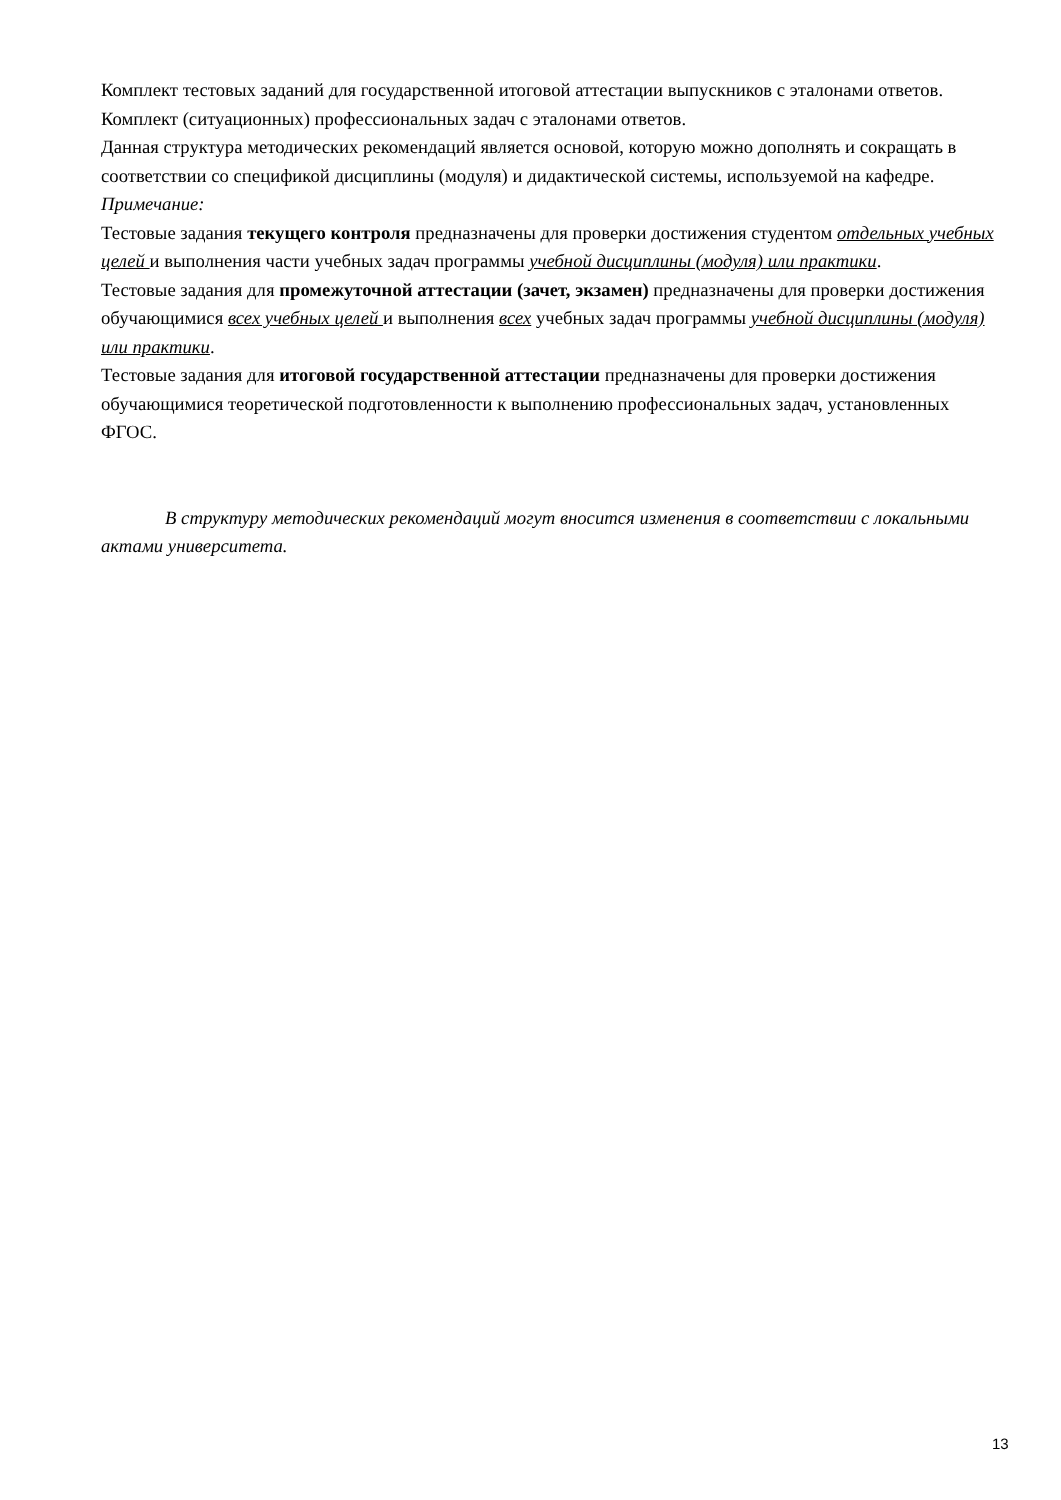Комплект тестовых заданий для государственной итоговой аттестации выпускников с эталонами ответов.
Комплект (ситуационных) профессиональных задач с эталонами ответов.
Данная структура методических рекомендаций является основой, которую можно дополнять и сокращать в соответствии со спецификой дисциплины (модуля) и дидактической системы, используемой на кафедре.
Примечание:
Тестовые задания текущего контроля предназначены для проверки достижения студентом отдельных учебных целей и выполнения части учебных задач программы учебной дисциплины (модуля) или практики.
Тестовые задания для промежуточной аттестации (зачет, экзамен) предназначены для проверки достижения обучающимися всех учебных целей и выполнения всех учебных задач программы учебной дисциплины (модуля) или практики.
Тестовые задания для итоговой государственной аттестации предназначены для проверки достижения обучающимися теоретической подготовленности к выполнению профессиональных задач, установленных ФГОС.
В структуру методических рекомендаций могут вносится изменения в соответствии с локальными актами университета.
13